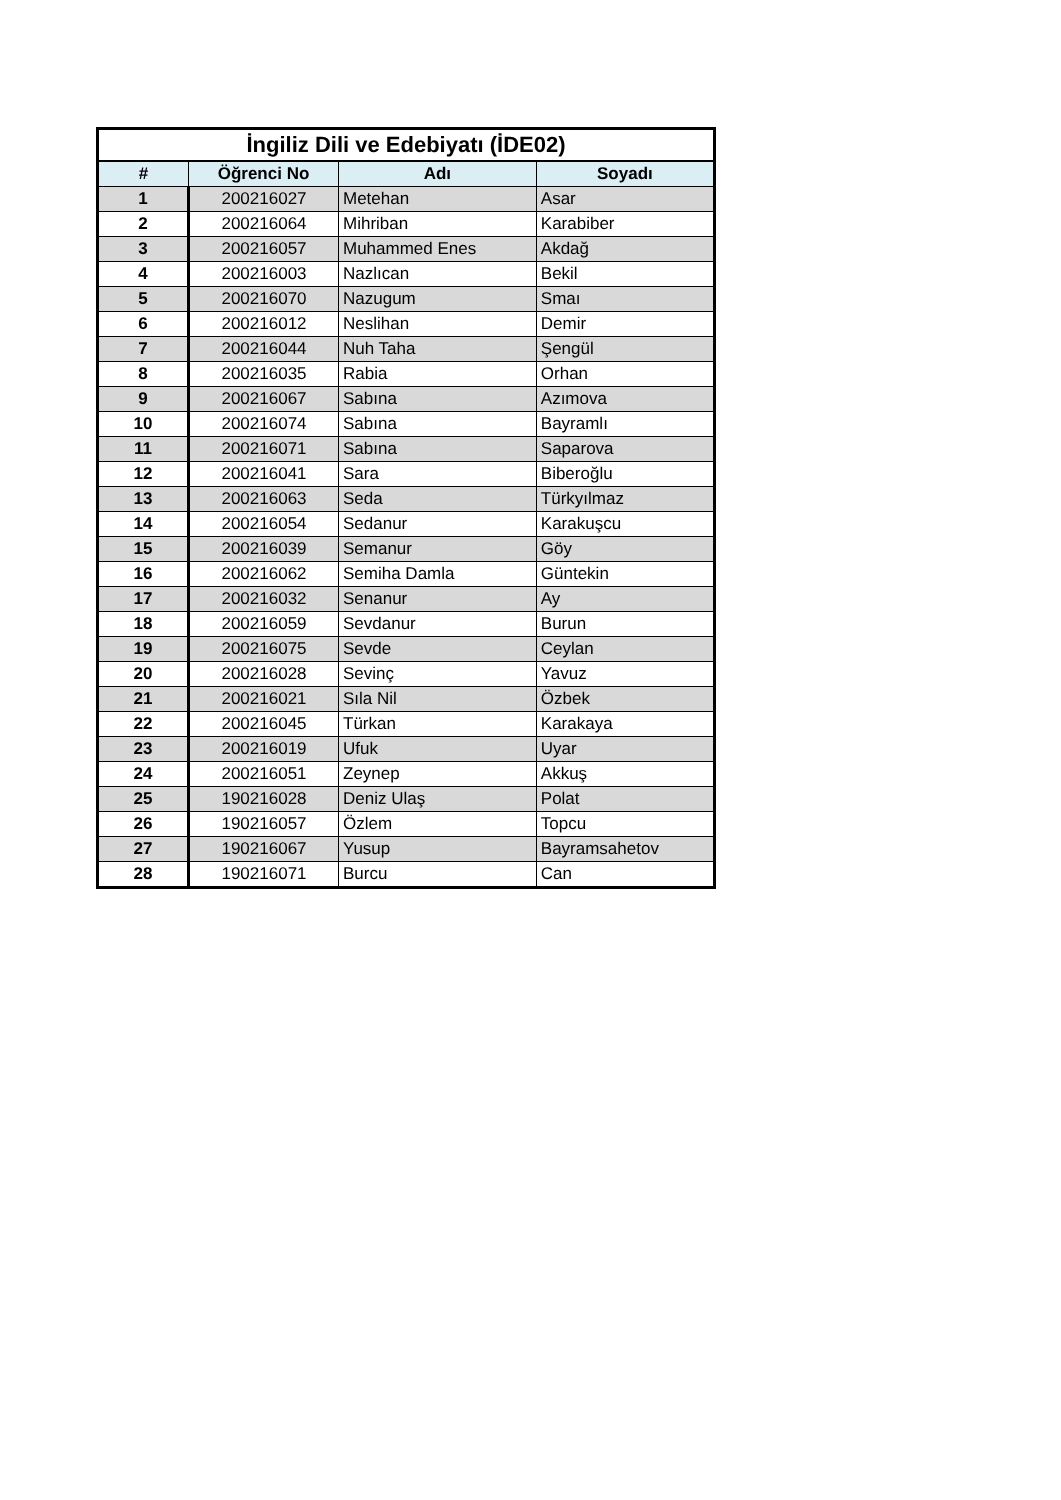| İngiliz Dili ve Edebiyatı (İDE02) | | | |
| # | Öğrenci No | Adı | Soyadı |
| 1 | 200216027 | Metehan | Asar |
| 2 | 200216064 | Mihriban | Karabiber |
| 3 | 200216057 | Muhammed Enes | Akdağ |
| 4 | 200216003 | Nazlıcan | Bekil |
| 5 | 200216070 | Nazugum | Smaı |
| 6 | 200216012 | Neslihan | Demir |
| 7 | 200216044 | Nuh Taha | Şengül |
| 8 | 200216035 | Rabia | Orhan |
| 9 | 200216067 | Sabına | Azımova |
| 10 | 200216074 | Sabına | Bayramlı |
| 11 | 200216071 | Sabına | Saparova |
| 12 | 200216041 | Sara | Biberoğlu |
| 13 | 200216063 | Seda | Türkyılmaz |
| 14 | 200216054 | Sedanur | Karakuşcu |
| 15 | 200216039 | Semanur | Göy |
| 16 | 200216062 | Semiha Damla | Güntekin |
| 17 | 200216032 | Senanur | Ay |
| 18 | 200216059 | Sevdanur | Burun |
| 19 | 200216075 | Sevde | Ceylan |
| 20 | 200216028 | Sevinç | Yavuz |
| 21 | 200216021 | Sıla Nil | Özbek |
| 22 | 200216045 | Türkan | Karakaya |
| 23 | 200216019 | Ufuk | Uyar |
| 24 | 200216051 | Zeynep | Akkuş |
| 25 | 190216028 | Deniz Ulaş | Polat |
| 26 | 190216057 | Özlem | Topcu |
| 27 | 190216067 | Yusup | Bayramsahetov |
| 28 | 190216071 | Burcu | Can |